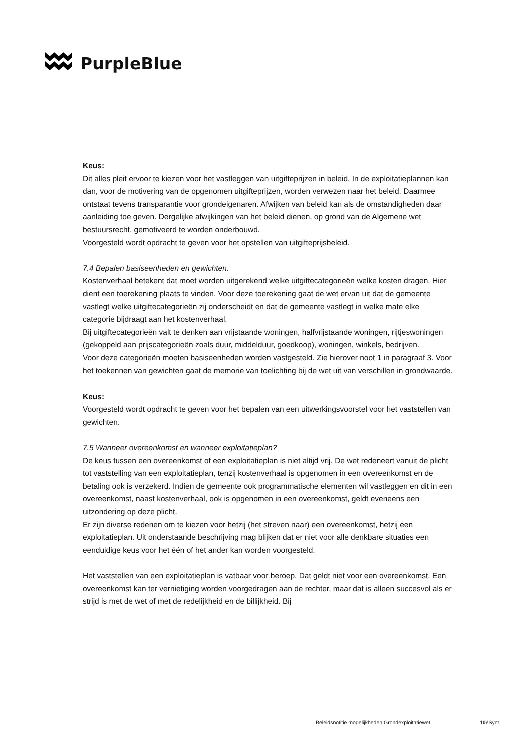PurpleBlue
Keus:
Dit alles pleit ervoor te kiezen voor het vastleggen van uitgifteprijzen in beleid. In de exploitatieplannen kan dan, voor de motivering van de opgenomen uitgifteprijzen, worden verwezen naar het beleid. Daarmee ontstaat tevens transparantie voor grondeigenaren. Afwijken van beleid kan als de omstandigheden daar aanleiding toe geven. Dergelijke afwijkingen van het beleid dienen, op grond van de Algemene wet bestuursrecht, gemotiveerd te worden onderbouwd.
Voorgesteld wordt opdracht te geven voor het opstellen van uitgifteprijsbeleid.
7.4 Bepalen basiseenheden en gewichten.
Kostenverhaal betekent dat moet worden uitgerekend welke uitgiftecategorieën welke kosten dragen. Hier dient een toerekening plaats te vinden. Voor deze toerekening gaat de wet ervan uit dat de gemeente vastlegt welke uitgiftecategorieën zij onderscheidt en dat de gemeente vastlegt in welke mate elke categorie bijdraagt aan het kostenverhaal.
Bij uitgiftecategorieën valt te denken aan vrijstaande woningen, halfvrijstaande woningen, rijtjeswoningen (gekoppeld aan prijscategorieën zoals duur, middelduur, goedkoop), woningen, winkels, bedrijven.
Voor deze categorieën moeten basiseenheden worden vastgesteld. Zie hierover noot 1 in paragraaf 3. Voor het toekennen van gewichten gaat de memorie van toelichting bij de wet uit van verschillen in grondwaarde.
Keus:
Voorgesteld wordt opdracht te geven voor het bepalen van een uitwerkingsvoorstel voor het vaststellen van gewichten.
7.5 Wanneer overeenkomst en wanneer exploitatieplan?
De keus tussen een overeenkomst of een exploitatieplan is niet altijd vrij. De wet redeneert vanuit de plicht tot vaststelling van een exploitatieplan, tenzij kostenverhaal is opgenomen in een overeenkomst en de betaling ook is verzekerd. Indien de gemeente ook programmatische elementen wil vastleggen en dit in een overeenkomst, naast kostenverhaal, ook is opgenomen in een overeenkomst, geldt eveneens een uitzondering op deze plicht.
Er zijn diverse redenen om te kiezen voor hetzij (het streven naar) een overeenkomst, hetzij een exploitatieplan. Uit onderstaande beschrijving mag blijken dat er niet voor alle denkbare situaties een eenduidige keus voor het één of het ander kan worden voorgesteld.
Het vaststellen van een exploitatieplan is vatbaar voor beroep. Dat geldt niet voor een overeenkomst. Een overeenkomst kan ter vernietiging worden voorgedragen aan de rechter, maar dat is alleen succesvol als er strijd is met de wet of met de redelijkheid en de billijkheid. Bij
Beleidsnotitie mogelijkheden Grondexploitatiewet
10\!Synt